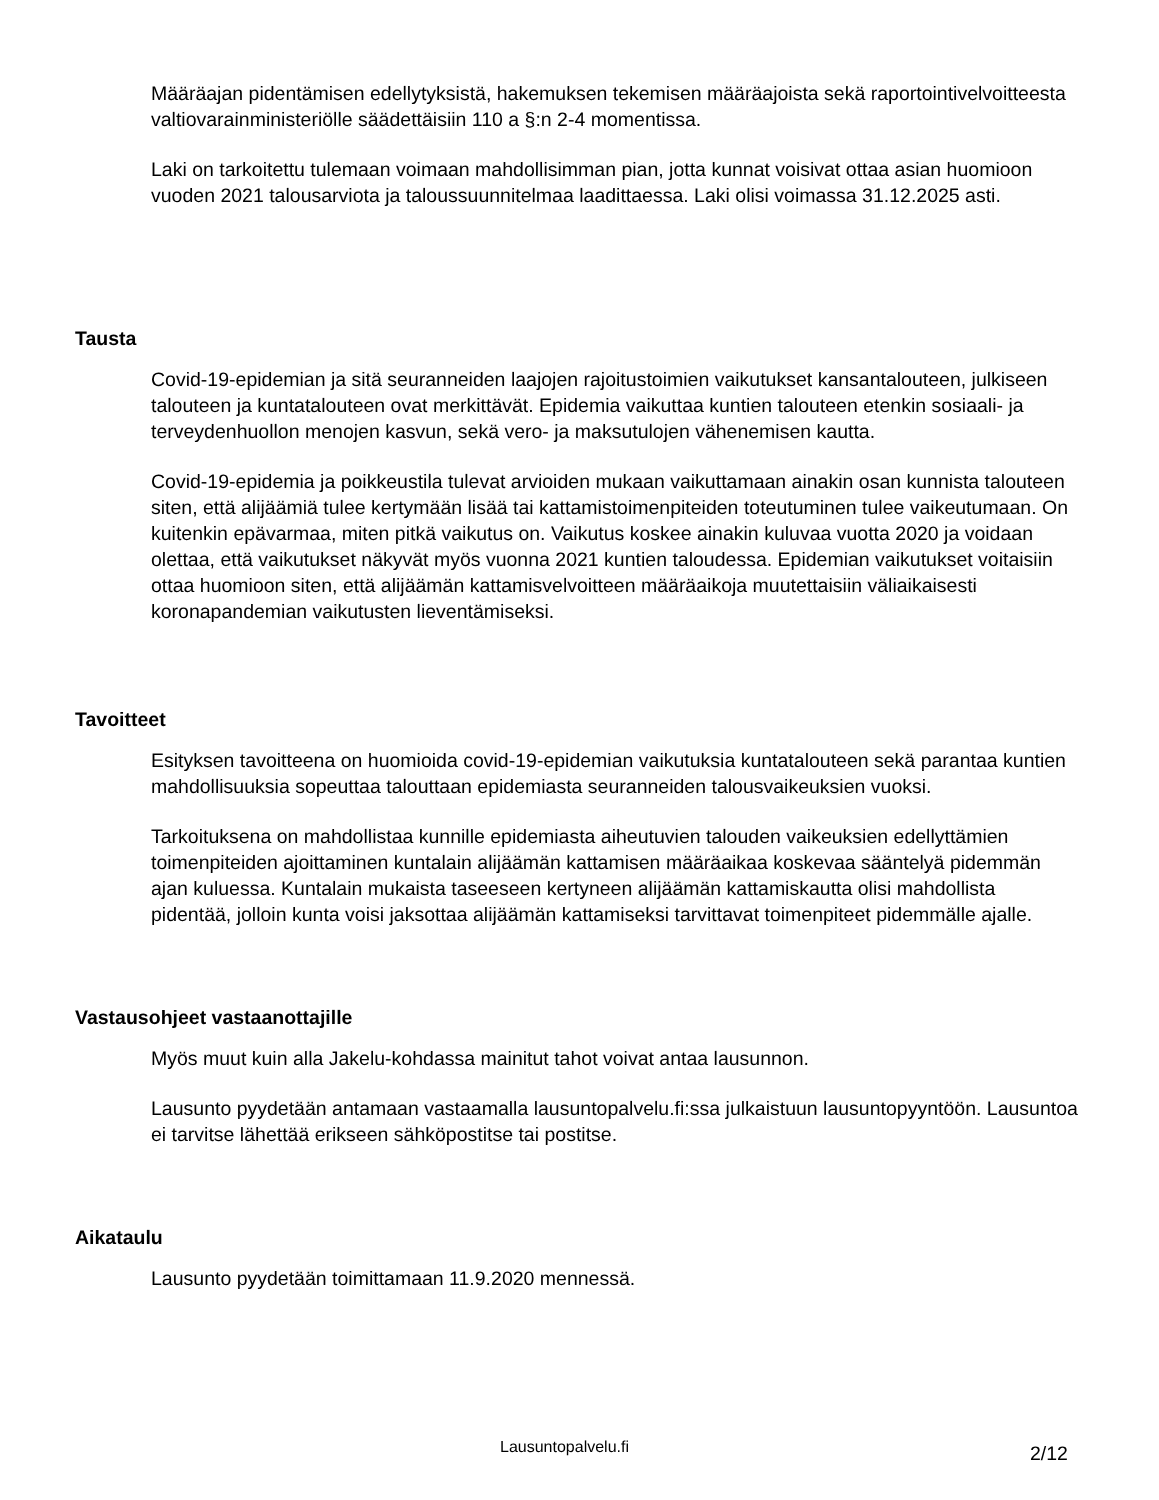Määräajan pidentämisen edellytyksistä, hakemuksen tekemisen määräajoista sekä raportointivelvoitteesta valtiovarainministeriölle säädettäisiin 110 a §:n 2-4 momentissa.
Laki on tarkoitettu tulemaan voimaan mahdollisimman pian, jotta kunnat voisivat ottaa asian huomioon vuoden 2021 talousarviota ja taloussuunnitelmaa laadittaessa. Laki olisi voimassa 31.12.2025 asti.
Tausta
Covid-19-epidemian ja sitä seuranneiden laajojen rajoitustoimien vaikutukset kansantalouteen, julkiseen talouteen ja kuntatalouteen ovat merkittävät. Epidemia vaikuttaa kuntien talouteen etenkin sosiaali- ja terveydenhuollon menojen kasvun, sekä vero- ja maksutulojen vähenemisen kautta.
Covid-19-epidemia ja poikkeustila tulevat arvioiden mukaan vaikuttamaan ainakin osan kunnista talouteen siten, että alijäämiä tulee kertymään lisää tai kattamistoimenpiteiden toteutuminen tulee vaikeutumaan. On kuitenkin epävarmaa, miten pitkä vaikutus on. Vaikutus koskee ainakin kuluvaa vuotta 2020 ja voidaan olettaa, että vaikutukset näkyvät myös vuonna 2021 kuntien taloudessa. Epidemian vaikutukset voitaisiin ottaa huomioon siten, että alijäämän kattamisvelvoitteen määräaikoja muutettaisiin väliaikaisesti koronapandemian vaikutusten lieventämiseksi.
Tavoitteet
Esityksen tavoitteena on huomioida covid-19-epidemian vaikutuksia kuntatalouteen sekä parantaa kuntien mahdollisuuksia sopeuttaa talouttaan epidemiasta seuranneiden talousvaikeuksien vuoksi.
Tarkoituksena on mahdollistaa kunnille epidemiasta aiheutuvien talouden vaikeuksien edellyttämien toimenpiteiden ajoittaminen kuntalain alijäämän kattamisen määräaikaa koskevaa sääntelyä pidemmän ajan kuluessa. Kuntalain mukaista taseeseen kertyneen alijäämän kattamiskautta olisi mahdollista pidentää, jolloin kunta voisi jaksottaa alijäämän kattamiseksi tarvittavat toimenpiteet pidemmälle ajalle.
Vastausohjeet vastaanottajille
Myös muut kuin alla Jakelu-kohdassa mainitut tahot voivat antaa lausunnon.
Lausunto pyydetään antamaan vastaamalla lausuntopalvelu.fi:ssa julkaistuun lausuntopyyntöön. Lausuntoa ei tarvitse lähettää erikseen sähköpostitse tai postitse.
Aikataulu
Lausunto pyydetään toimittamaan 11.9.2020 mennessä.
Lausuntopalvelu.fi 2/12